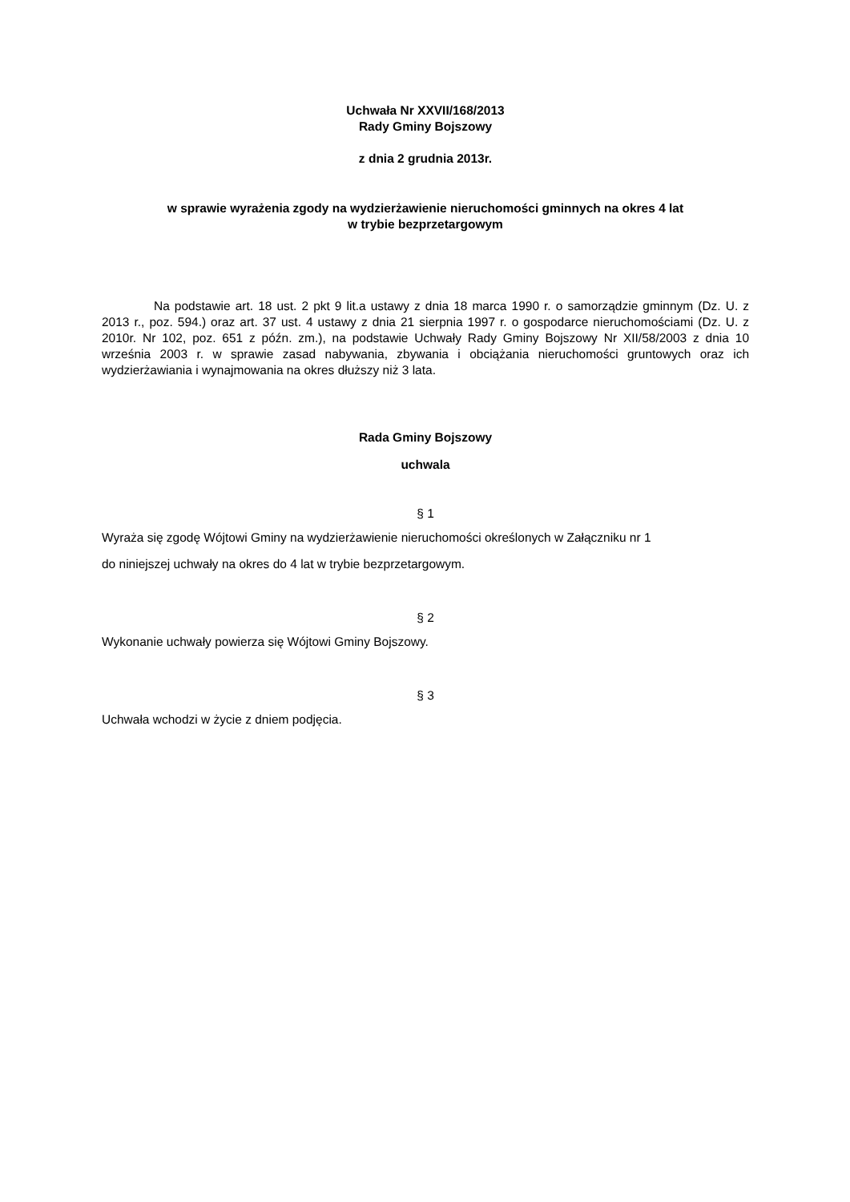Uchwała Nr XXVII/168/2013
Rady Gminy Bojszowy
z dnia 2 grudnia 2013r.
w sprawie wyrażenia zgody na wydzierżawienie nieruchomości gminnych na okres 4 lat
w trybie bezprzetargowym
Na podstawie art. 18 ust. 2 pkt 9 lit.a ustawy z dnia 18 marca 1990 r. o samorządzie gminnym (Dz. U. z 2013 r., poz. 594.) oraz art. 37 ust. 4 ustawy z dnia 21 sierpnia 1997 r. o gospodarce nieruchomościami (Dz. U. z 2010r. Nr 102, poz. 651 z późn. zm.), na podstawie Uchwały Rady Gminy Bojszowy Nr XII/58/2003 z dnia 10 września 2003 r. w sprawie zasad nabywania, zbywania i obciążania nieruchomości gruntowych oraz ich wydzierżawiania i wynajmowania na okres dłuższy niż 3 lata.
Rada Gminy Bojszowy
uchwala
§ 1
Wyraża się zgodę Wójtowi Gminy na wydzierżawienie nieruchomości określonych w Załączniku nr 1
do niniejszej uchwały na okres do 4 lat w trybie bezprzetargowym.
§ 2
Wykonanie uchwały powierza się Wójtowi Gminy Bojszowy.
§ 3
Uchwała wchodzi w życie z dniem podjęcia.